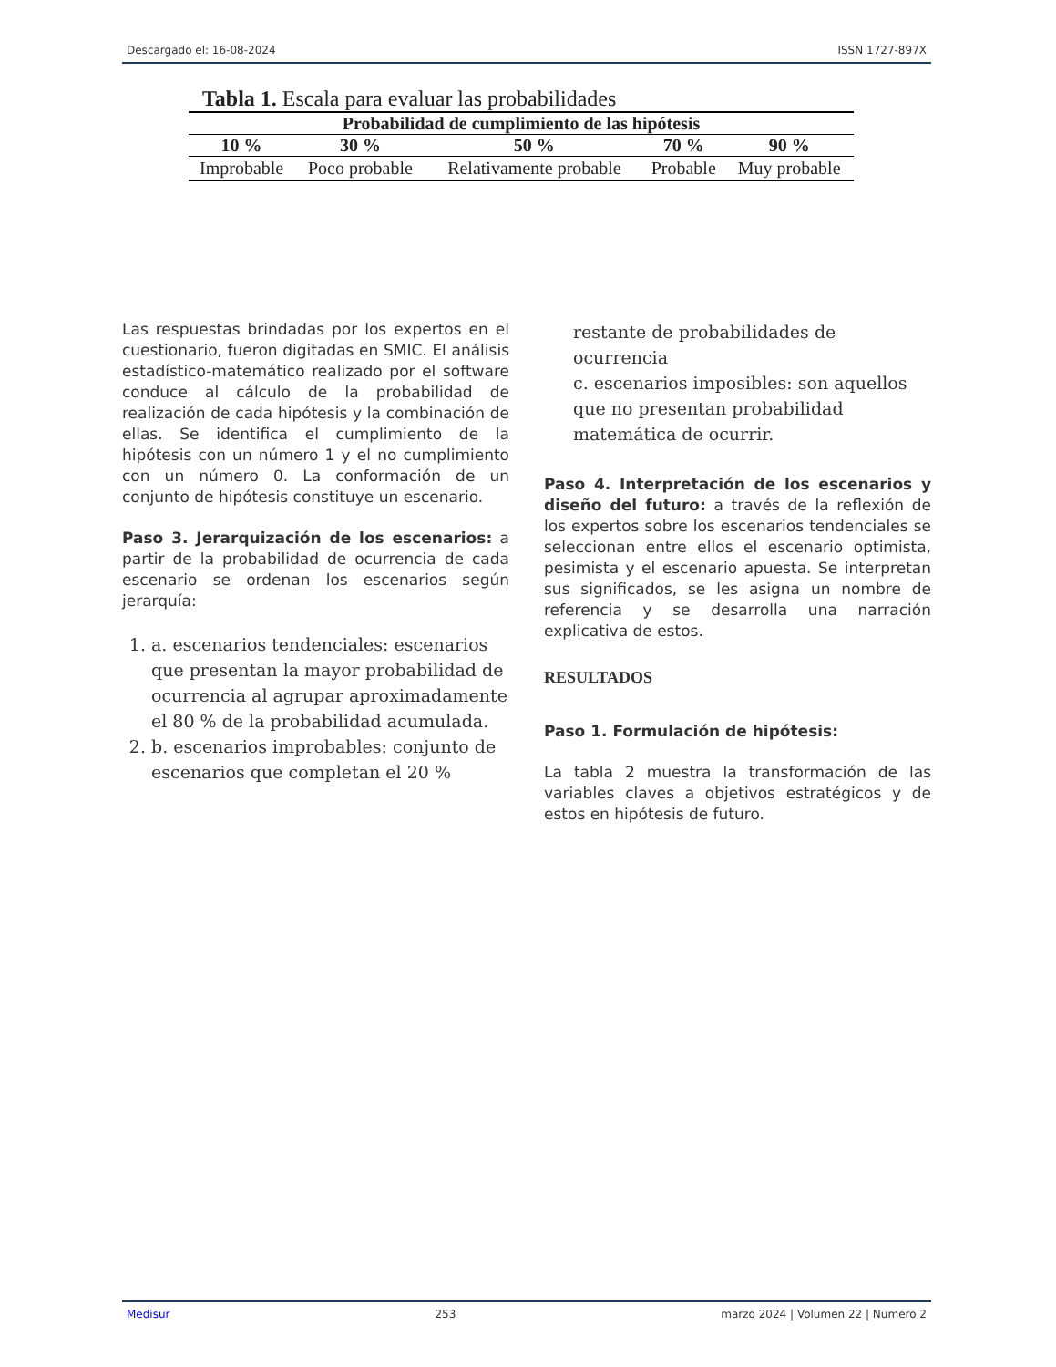Descargado el: 16-08-2024 ISSN 1727-897X
Tabla 1. Escala para evaluar las probabilidades
| Probabilidad de cumplimiento de las hipótesis | | | | |
| --- | --- | --- | --- | --- |
| 10 % | 30 % | 50 % | 70 % | 90 % |
| Improbable | Poco probable | Relativamente probable | Probable | Muy probable |
Las respuestas brindadas por los expertos en el cuestionario, fueron digitadas en SMIC. El análisis estadístico-matemático realizado por el software conduce al cálculo de la probabilidad de realización de cada hipótesis y la combinación de ellas. Se identifica el cumplimiento de la hipótesis con un número 1 y el no cumplimiento con un número 0. La conformación de un conjunto de hipótesis constituye un escenario.
Paso 3. Jerarquización de los escenarios: a partir de la probabilidad de ocurrencia de cada escenario se ordenan los escenarios según jerarquía:
1. a. escenarios tendenciales: escenarios que presentan la mayor probabilidad de ocurrencia al agrupar aproximadamente el 80 % de la probabilidad acumulada.
2. b. escenarios improbables: conjunto de escenarios que completan el 20 %
restante de probabilidades de ocurrencia
c. escenarios imposibles: son aquellos que no presentan probabilidad matemática de ocurrir.
Paso 4. Interpretación de los escenarios y diseño del futuro: a través de la reflexión de los expertos sobre los escenarios tendenciales se seleccionan entre ellos el escenario optimista, pesimista y el escenario apuesta. Se interpretan sus significados, se les asigna un nombre de referencia y se desarrolla una narración explicativa de estos.
RESULTADOS
Paso 1. Formulación de hipótesis:
La tabla 2 muestra la transformación de las variables claves a objetivos estratégicos y de estos en hipótesis de futuro.
Medisur 253 marzo 2024 | Volumen 22 | Numero 2